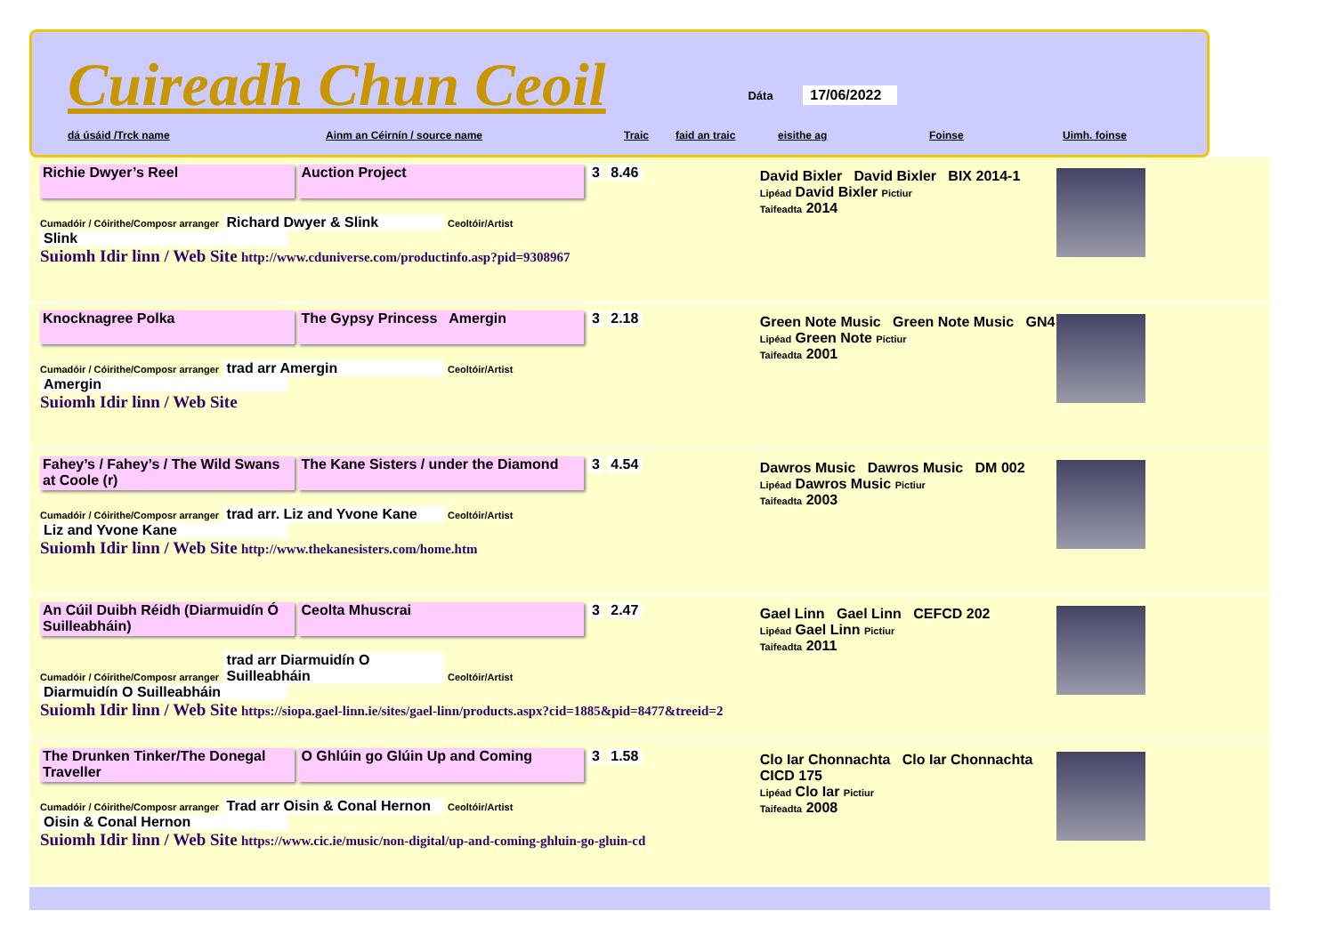Cuireadh Chun Ceoil
Dáta 17/06/2022
dá úsáid /Trck name Ainm an Céirnín / source name Traic faid an traic eisithe ag Foinse Uimh. foinse
Richie Dwyer’s Reel Auction Project 3 8.46
Cumadóir / Cóirithe/Composr arranger Richard Dwyer & Slink Ceoltóir/Artist Slink
Suiomh Idir linn / Web Site http://www.cduniverse.com/productinfo.asp?pid=9308967
David Bixler David Bixler BIX 2014-1
Lipéad David Bixler Pictiur
Taifeadta 2014
Knocknagree Polka The Gypsy Princess Amergin 3 2.18
Cumadóir / Cóirithe/Composr arranger trad arr Amergin Ceoltóir/Artist Amergin
Suiomh Idir linn / Web Site
Green Note Music Green Note Music GN4
Lipéad Green Note Pictiur
Taifeadta 2001
Fahey’s / Fahey’s / The Wild Swans at Coole (r) The Kane Sisters / under the Diamond 3 4.54
Cumadóir / Cóirithe/Composr arranger trad arr. Liz and Yvone Kane Ceoltóir/Artist Liz and Yvone Kane
Suiomh Idir linn / Web Site http://www.thekanesisters.com/home.htm
Dawros Music Dawros Music DM 002
Lipéad Dawros Music Pictiur
Taifeadta 2003
An Cúil Duibh Réidh (Diarmuidín Ó Suilleabháin) Ceolta Mhuscrai 3 2.47
Cumadóir / Cóirithe/Composr arranger trad arr Diarmuidín O Suilleabháin Ceoltóir/Artist Diarmuidín O Suilleabháin
Suiomh Idir linn / Web Site https://siopa.gael-linn.ie/sites/gael-linn/products.aspx?cid=1885&pid=8477&treeid=2
Gael Linn Gael Linn CEFCD 202
Lipéad Gael Linn Pictiur
Taifeadta 2011
The Drunken Tinker/The Donegal Traveller O Ghlúin go Glúin Up and Coming 3 1.58
Cumadóir / Cóirithe/Composr arranger Trad arr Oisin & Conal Hernon Ceoltóir/Artist Oisin & Conal Hernon
Suiomh Idir linn / Web Site https://www.cic.ie/music/non-digital/up-and-coming-ghluin-go-gluin-cd
Clo Iar Chonnachta Clo Iar Chonnachta CICD 175
Lipéad Clo Iar Pictiur
Taifeadta 2008